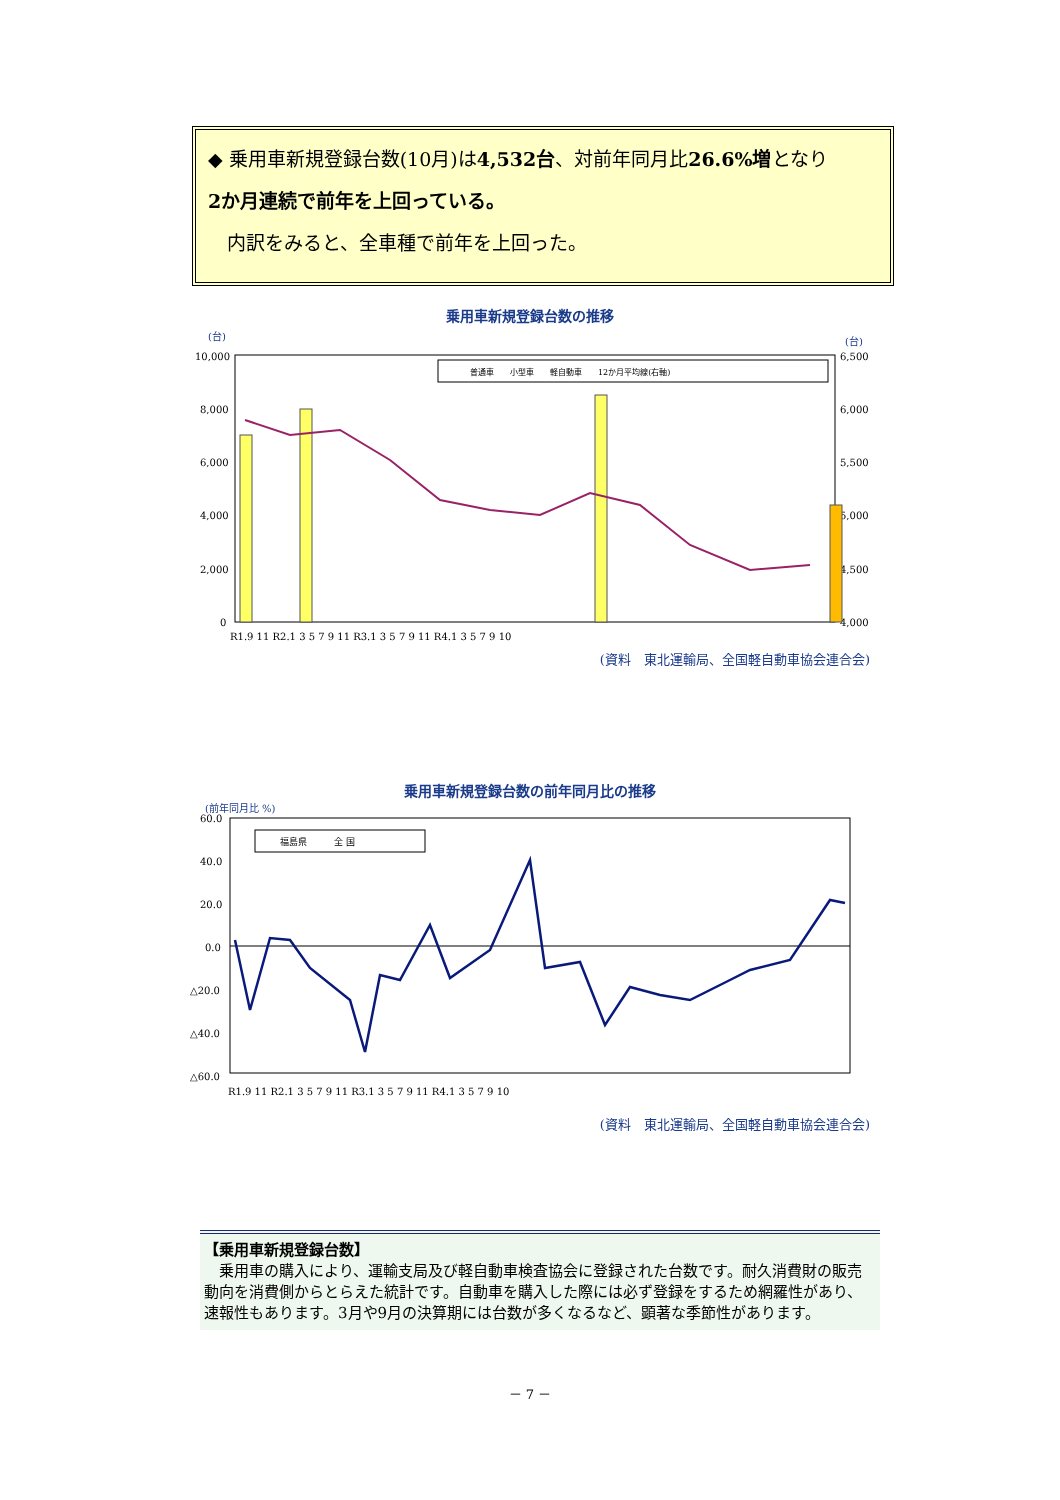◆ 乗用車新規登録台数(10月)は4,532台、対前年同月比26.6%増となり
2か月連続で前年を上回っている。
　内訳をみると、全車種で前年を上回った。
乗用車新規登録台数の推移
(台)
(台)
10,000
8,000
6,000
4,000
2,000
0
6,500
6,000
5,500
5,000
4,500
4,000
R1.9 11 R2.1 3 5 7 9 11 R3.1 3 5 7 9 11 R4.1 3 5 7 9 10
普通車　　小型車　　軽自動車　　12か月平均線(右軸)
(資料　東北運輸局、全国軽自動車協会連合会)
乗用車新規登録台数の前年同月比の推移
(前年同月比 %)
60.0
40.0
20.0
0.0
△20.0
△40.0
△60.0
R1.9 11 R2.1 3 5 7 9 11 R3.1 3 5 7 9 11 R4.1 3 5 7 9 10
福島県　　　全 国
(資料　東北運輸局、全国軽自動車協会連合会)
【乗用車新規登録台数】
　乗用車の購入により、運輸支局及び軽自動車検査協会に登録された台数です。耐久消費財の販売動向を消費側からとらえた統計です。自動車を購入した際には必ず登録をするため網羅性があり、速報性もあります。3月や9月の決算期には台数が多くなるなど、顕著な季節性があります。
－ 7 －